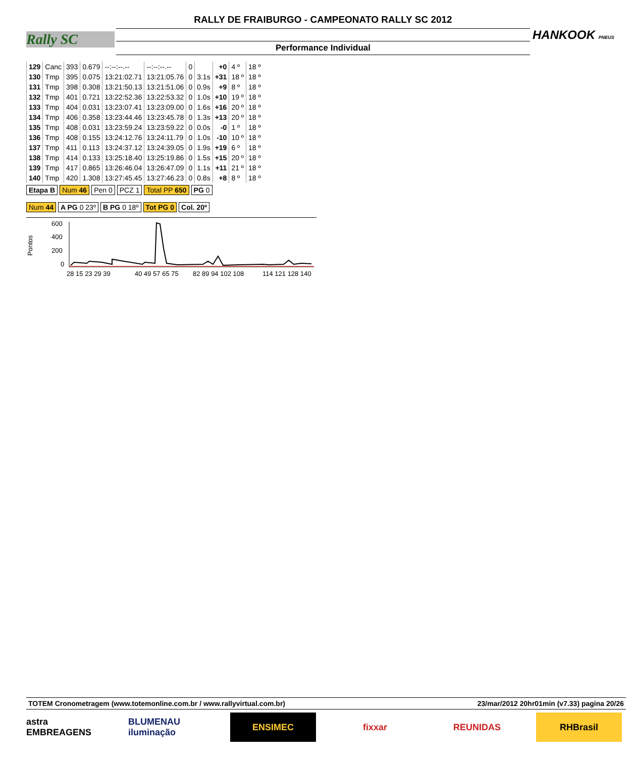Rally SC
RALLY DE FRAIBURGO - CAMPEONATO RALLY SC 2012
Performance Individual
HANKOOK PNEUS
| 129 | Canc | 393 | 0.679 | --:--:--.-- | --:--:--.-- | 0 | | +0 | 4 º | 18 º |
| 130 | Tmp | 395 | 0.075 | 13:21:02.71 | 13:21:05.76 | 0 | 3.1s | +31 | 18 º | 18 º |
| 131 | Tmp | 398 | 0.308 | 13:21:50.13 | 13:21:51.06 | 0 | 0.9s | +9 | 8 º | 18 º |
| 132 | Tmp | 401 | 0.721 | 13:22:52.36 | 13:22:53.32 | 0 | 1.0s | +10 | 19 º | 18 º |
| 133 | Tmp | 404 | 0.031 | 13:23:07.41 | 13:23:09.00 | 0 | 1.6s | +16 | 20 º | 18 º |
| 134 | Tmp | 406 | 0.358 | 13:23:44.46 | 13:23:45.78 | 0 | 1.3s | +13 | 20 º | 18 º |
| 135 | Tmp | 408 | 0.031 | 13:23:59.24 | 13:23:59.22 | 0 | 0.0s | -0 | 1 º | 18 º |
| 136 | Tmp | 408 | 0.155 | 13:24:12.76 | 13:24:11.79 | 0 | 1.0s | -10 | 10 º | 18 º |
| 137 | Tmp | 411 | 0.113 | 13:24:37.12 | 13:24:39.05 | 0 | 1.9s | +19 | 6 º | 18 º |
| 138 | Tmp | 414 | 0.133 | 13:25:18.40 | 13:25:19.86 | 0 | 1.5s | +15 | 20 º | 18 º |
| 139 | Tmp | 417 | 0.865 | 13:26:46.04 | 13:26:47.09 | 0 | 1.1s | +11 | 21 º | 18 º |
| 140 | Tmp | 420 | 1.308 | 13:27:45.45 | 13:27:46.23 | 0 | 0.8s | +8 | 8 º | 18 º |
Etapa B Num 46 Pen 0 PCZ 1 Total PP 650 PG 0
Num 44 A PG 0 23º B PG 0 18º Tot PG 0 Col. 20º
Pontos
600
400
200
0
28 15 23 29 39
40 49 57 65 75
82 89 94 102 108
114 121 128 140
TOTEM Cronometragem (www.totemonline.com.br / www.rallyvirtual.com.br) 23/mar/2012 20hr01min (v7.33) pagina 20/26
astra EMBREAGENS
BLUMENAU iluminação
ENSIMEC fixxar REUNIDAS RHBrasil